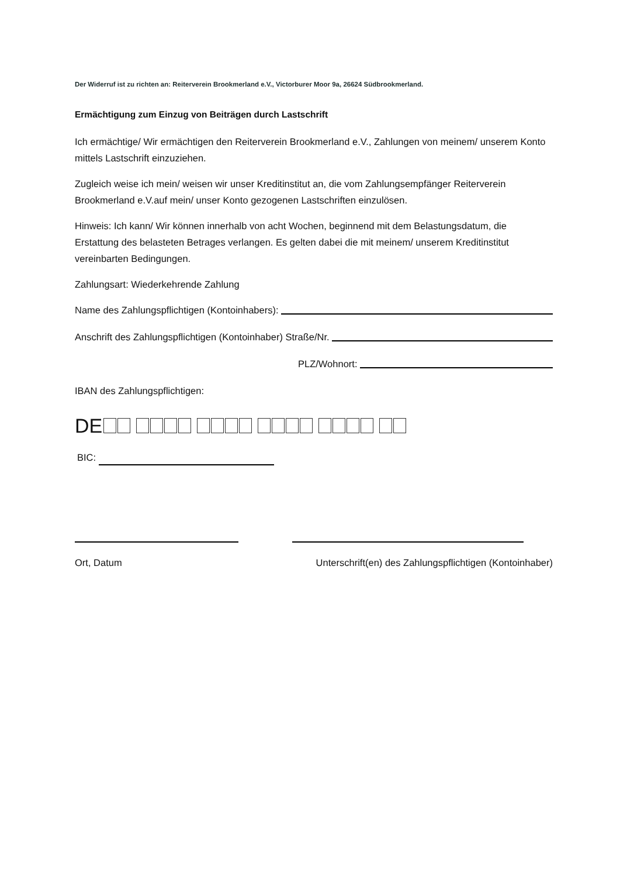Der Widerruf ist zu richten an: Reiterverein Brookmerland e.V., Victorburer Moor 9a, 26624 Südbrookmerland.
Ermächtigung zum Einzug von Beiträgen durch Lastschrift
Ich ermächtige/ Wir ermächtigen den Reiterverein Brookmerland e.V., Zahlungen von meinem/ unserem Konto mittels Lastschrift einzuziehen.
Zugleich weise ich mein/ weisen wir unser Kreditinstitut an, die vom Zahlungsempfänger Reiterverein Brookmerland e.V.auf mein/ unser Konto gezogenen Lastschriften einzulösen.
Hinweis: Ich kann/ Wir können innerhalb von acht Wochen, beginnend mit dem Belastungsdatum, die Erstattung des belasteten Betrages verlangen. Es gelten dabei die mit meinem/ unserem Kreditinstitut vereinbarten Bedingungen.
Zahlungsart: Wiederkehrende Zahlung
Name des Zahlungspflichtigen (Kontoinhabers):
Anschrift des Zahlungspflichtigen (Kontoinhaber) Straße/Nr.
PLZ/Wohnort:
IBAN des Zahlungspflichtigen:
DE
BIC:
Ort, Datum Unterschrift(en) des Zahlungspflichtigen (Kontoinhaber)